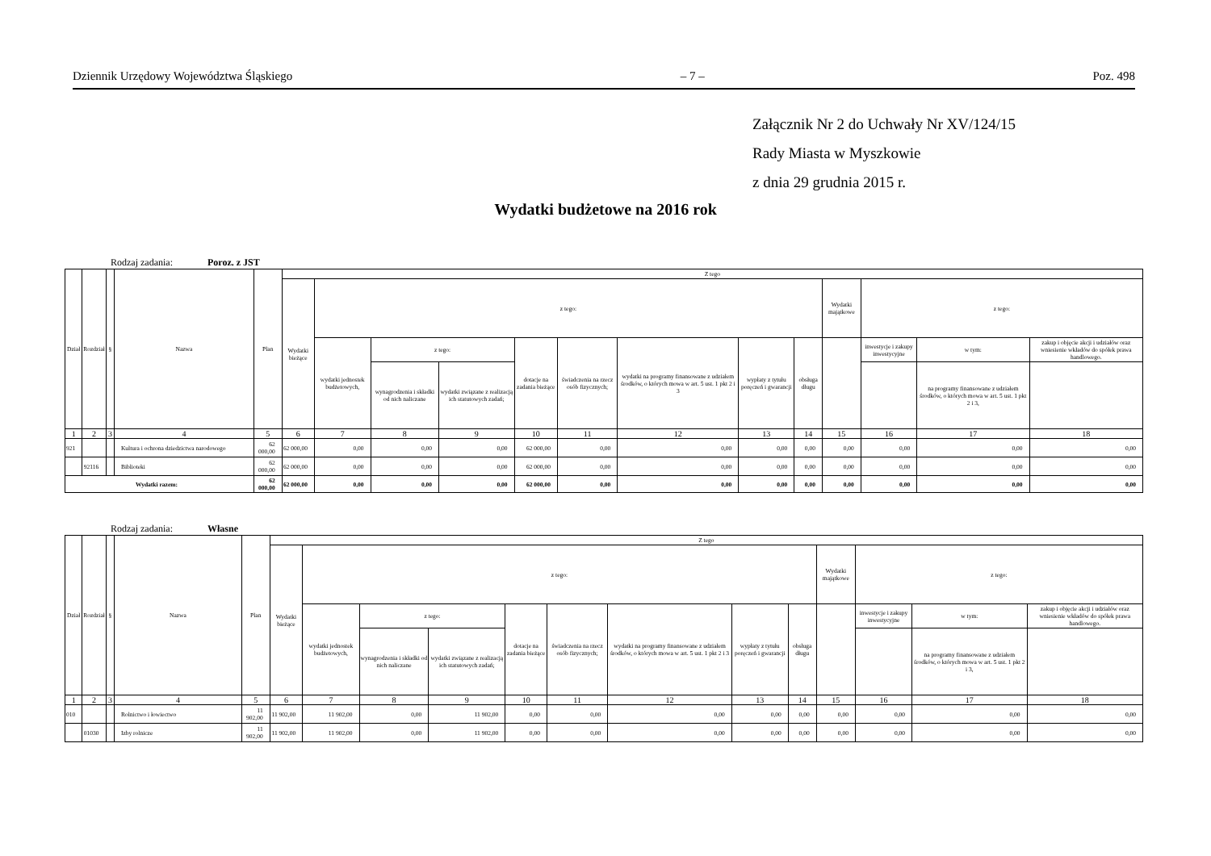Dziennik Urzędowy Województwa Śląskiego – 7 – Poz. 498
Załącznik Nr 2 do Uchwały Nr XV/124/15
Rady Miasta w Myszkowie
z dnia 29 grudnia 2015 r.
Wydatki budżetowe na 2016 rok
Rodzaj zadania: Poroz. z JST
| Dział | Rozdział | § | Nazwa | Plan | Z tego | | | | | | | | | | | | |
| --- | --- | --- | --- | --- | --- | --- | --- | --- | --- | --- | --- | --- | --- | --- | --- | --- | --- |
| | | | | | Wydatki bieżące | z tego: | | | | | | | | Wydatki majątkowe | z tego: | | |
| | | | | | | wydatki jednostek budżetowych, | z tego: | | dotacje na zadania bieżące | świadczenia na rzecz osób fizycznych; | wydatki na programy finansowane z udziałem środków, o których mowa w art. 5 ust. 1 pkt 2 i 3 | wypłaty z tytułu poręczeń i gwarancji | obsługa długu | | inwestycje i zakupy inwestycyjne | w tym: | zakup i objęcie akcji i udziałów oraz wniesienie wkładów do spółek prawa handlowego. |
| | | | | | | | wynagrodzenia i składki od nich naliczane | wydatki związane z realizacją ich statutowych zadań; | | | | | | | | na programy finansowane z udziałem środków, o których mowa w art. 5 ust. 1 pkt 2 i 3, | |
| 1 | 2 | 3 | 4 | 5 | 6 | 7 | 8 | 9 | 10 | 11 | 12 | 13 | 14 | 15 | 16 | 17 | 18 |
| 921 | | | Kultura i ochrona dziedzictwa narodowego | 62 000,00 | 62 000,00 | 0,00 | 0,00 | 0,00 | 62 000,00 | 0,00 | 0,00 | 0,00 | 0,00 | 0,00 | 0,00 | 0,00 | 0,00 |
| | 92116 | | Biblioteki | 62 000,00 | 62 000,00 | 0,00 | 0,00 | 0,00 | 62 000,00 | 0,00 | 0,00 | 0,00 | 0,00 | 0,00 | 0,00 | 0,00 | 0,00 |
| Wydatki razem: | | | | 62 000,00 | 62 000,00 | 0,00 | 0,00 | 0,00 | 62 000,00 | 0,00 | 0,00 | 0,00 | 0,00 | 0,00 | 0,00 | 0,00 | 0,00 |
Rodzaj zadania: Własne
| Dział | Rozdział | § | Nazwa | Plan | Z tego | | | | | | | | | | | | |
| --- | --- | --- | --- | --- | --- | --- | --- | --- | --- | --- | --- | --- | --- | --- | --- | --- | --- |
| | | | | | Wydatki bieżące | z tego: | | | | | | | | Wydatki majątkowe | z tego: | | |
| | | | | | | wydatki jednostek budżetowych, | z tego: | | dotacje na zadania bieżące | świadczenia na rzecz osób fizycznych; | wydatki na programy finansowane z udziałem środków, o których mowa w art. 5 ust. 1 pkt 2 i 3 | wypłaty z tytułu poręczeń i gwarancji | obsługa długu | | inwestycje i zakupy inwestycyjne | w tym: | zakup i objęcie akcji i udziałów oraz wniesienie wkładów do spółek prawa handlowego. |
| | | | | | | | wynagrodzenia i składki od nich naliczane | wydatki związane z realizacją ich statutowych zadań; | | | | | | | | na programy finansowane z udziałem środków, o których mowa w art. 5 ust. 1 pkt 2 i 3, | |
| 1 | 2 | 3 | 4 | 5 | 6 | 7 | 8 | 9 | 10 | 11 | 12 | 13 | 14 | 15 | 16 | 17 | 18 |
| 010 | | | Rolnictwo i łowiectwo | 11 902,00 | 11 902,00 | 11 902,00 | 0,00 | 11 902,00 | 0,00 | 0,00 | 0,00 | 0,00 | 0,00 | 0,00 | 0,00 | 0,00 | 0,00 |
| | 01030 | | Izby rolnicze | 11 902,00 | 11 902,00 | 11 902,00 | 0,00 | 11 902,00 | 0,00 | 0,00 | 0,00 | 0,00 | 0,00 | 0,00 | 0,00 | 0,00 | 0,00 |